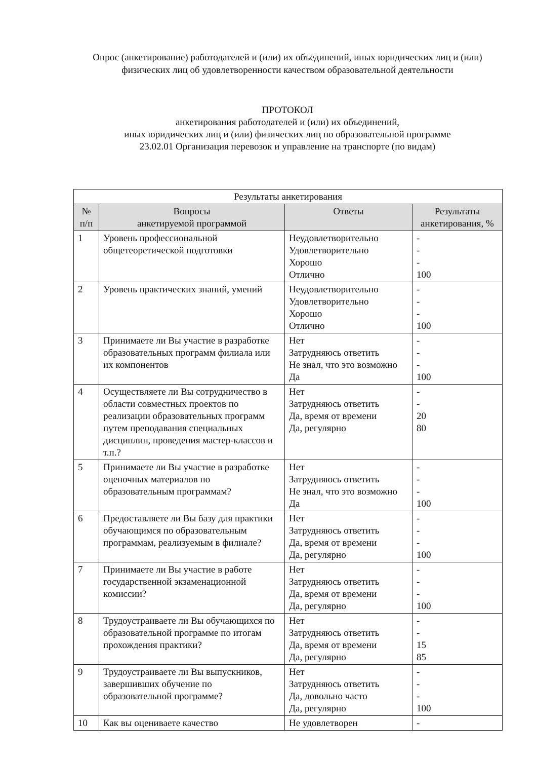Опрос (анкетирование) работодателей и (или) их объединений, иных юридических лиц и (или) физических лиц об удовлетворенности качеством образовательной деятельности
ПРОТОКОЛ
анкетирования работодателей и (или) их объединений,
иных юридических лиц и (или) физических лиц по образовательной программе
23.02.01 Организация перевозок и управление на транспорте (по видам)
| Результаты анкетирования | | | |
| № п/п | Вопросы анкетируемой программой | Ответы | Результаты анкетирования, % |
| 1 | Уровень профессиональной общетеоретической подготовки | Неудовлетворительно Удовлетворительно Хорошо Отлично | - - - 100 |
| 2 | Уровень практических знаний, умений | Неудовлетворительно Удовлетворительно Хорошо Отлично | - - - 100 |
| 3 | Принимаете ли Вы участие в разработке образовательных программ филиала или их компонентов | Нет Затрудняюсь ответить Не знал, что это возможно Да | - - - 100 |
| 4 | Осуществляете ли Вы сотрудничество в области совместных проектов по реализации образовательных программ путем преподавания специальных дисциплин, проведения мастер-классов и т.п.? | Нет Затрудняюсь ответить Да, время от времени Да, регулярно | - - 20 80 |
| 5 | Принимаете ли Вы участие в разработке оценочных материалов по образовательным программам? | Нет Затрудняюсь ответить Не знал, что это возможно Да | - - - 100 |
| 6 | Предоставляете ли Вы базу для практики обучающимся по образовательным программам, реализуемым в филиале? | Нет Затрудняюсь ответить Да, время от времени Да, регулярно | - - - 100 |
| 7 | Принимаете ли Вы участие в работе государственной экзаменационной комиссии? | Нет Затрудняюсь ответить Да, время от времени Да, регулярно | - - - 100 |
| 8 | Трудоустраиваете ли Вы обучающихся по образовательной программе по итогам прохождения практики? | Нет Затрудняюсь ответить Да, время от времени Да, регулярно | - - 15 85 |
| 9 | Трудоустраиваете ли Вы выпускников, завершивших обучение по образовательной программе? | Нет Затрудняюсь ответить Да, довольно часто Да, регулярно | - - - 100 |
| 10 | Как вы оцениваете качество | Не удовлетворен | - |